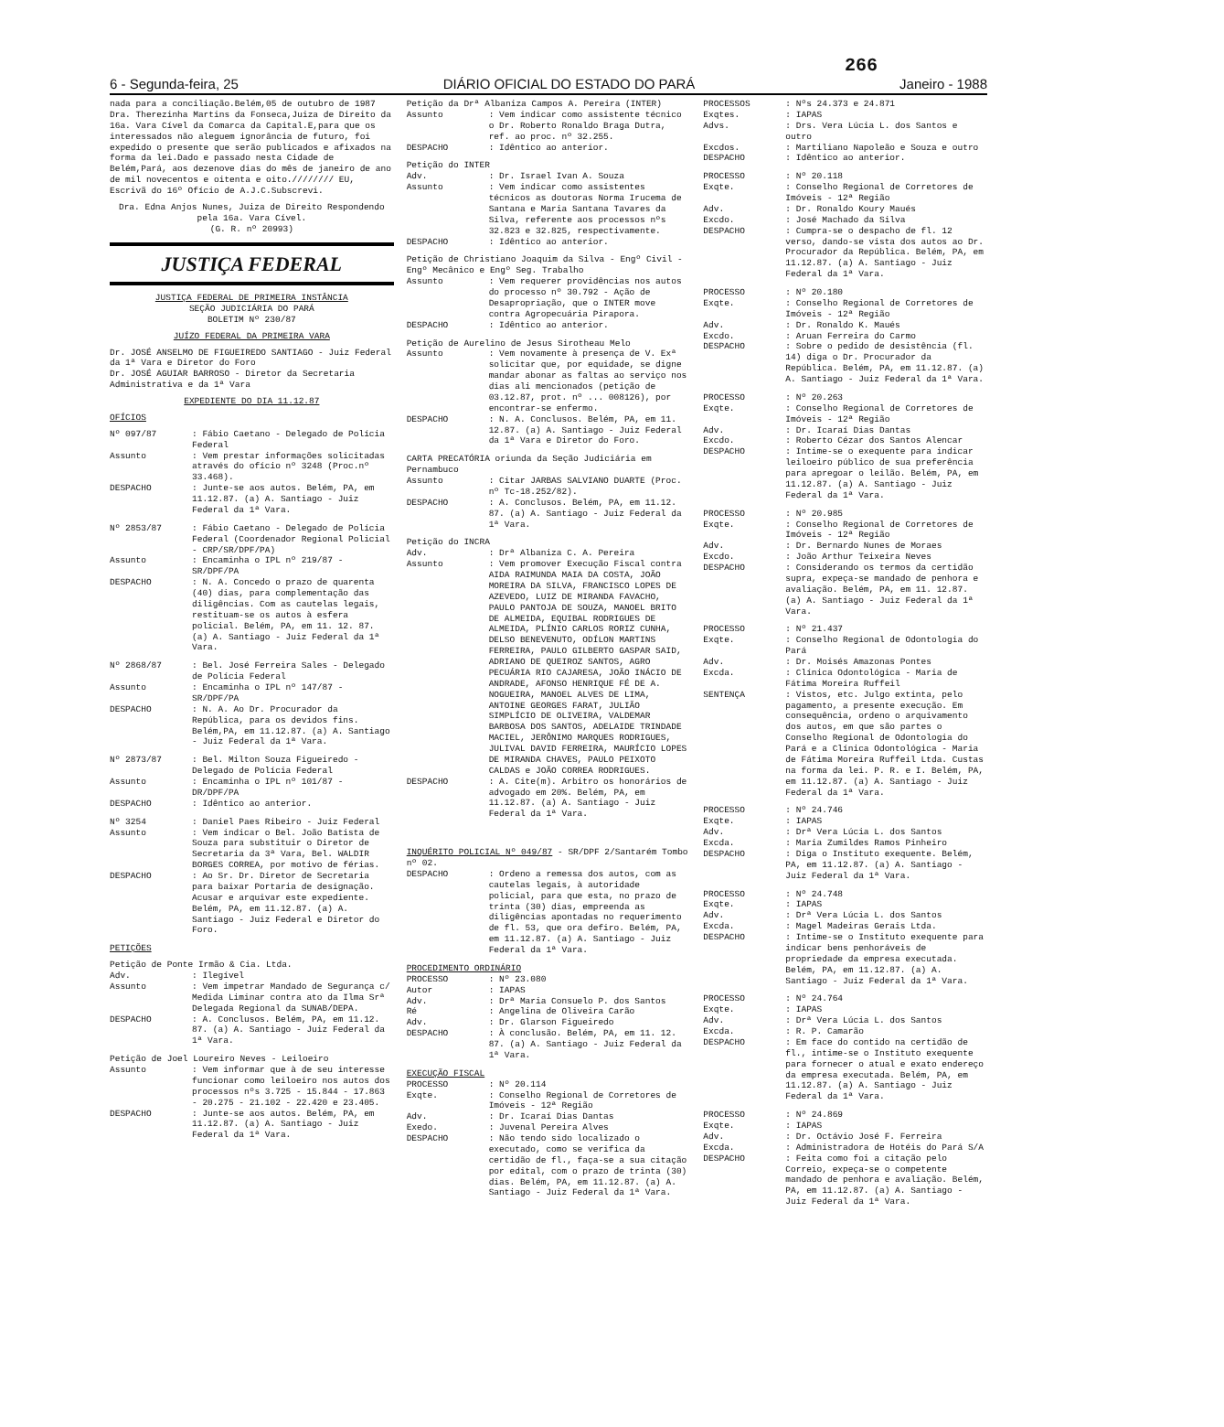266
6 - Segunda-feira, 25 DIÁRIO OFICIAL DO ESTADO DO PARÁ Janeiro - 1988
nada para a conciliação.Belém,05 de outubro de 1987 Dra. Therezinha Martins da Fonseca,Juiza de Direito da 16a. Vara Cível da Comarca da Capital.E,para que os interessados não aleguem ignorância de futuro, foi expedido o presente que serão publicados e afixados na forma da lei.Dado e passado nesta Cidade de Belém,Pará, aos dezenove dias do mês de janeiro de ano de mil novecentos e oitenta e oito.//////// EU, Escrivã do 16º Ofício de A.J.C.Subscrevi.
Dra. Edna Anjos Nunes, Juiza de Direito Respondendo pela 16a. Vara Cível.
(G. R. nº 20993)
JUSTIÇA FEDERAL
JUSTIÇA FEDERAL DE PRIMEIRA INSTÂNCIA
SEÇÃO JUDICIÁRIA DO PARÁ
BOLETIM Nº 230/87
JUÍZO FEDERAL DA PRIMEIRA VARA
Dr. JOSÉ ANSELMO DE FIGUEIREDO SANTIAGO - Juiz Federal da 1ª Vara e Diretor do Foro
Dr. JOSÉ AGUIAR BARROSO - Diretor da Secretaria Administrativa e da 1ª Vara
EXPEDIENTE DO DIA 11.12.87
OFÍCIOS
Nº 097/87: Fábio Caetano - Delegado de Polícia Federal
Assunto: Vem prestar informações solicitadas através do ofício nº 3248 (Proc.nº 33.468).
DESPACHO: Junte-se aos autos. Belém, PA, em 11.12.87. (a) A. Santiago - Juiz Federal da 1ª Vara.
Nº 2853/87: Fábio Caetano - Delegado de Polícia Federal (Coordenador Regional Policial - CRP/SR/DPF/PA)
Assunto: Encaminha o IPL nº 219/87 - SR/DPF/PA
DESPACHO: N. A. Concedo o prazo de quarenta (40) dias, para complementação das diligências. Com as cautelas legais, restituam-se os autos à esfera policial. Belém, PA, em 11. 12. 87. (a) A. Santiago - Juiz Federal da 1ª Vara.
Nº 2868/87: Bel. José Ferreira Sales - Delegado de Polícia Federal
Assunto: Encaminha o IPL nº 147/87 - SR/DPF/PA
DESPACHO: N. A. Ao Dr. Procurador da República, para os devidos fins. Belém,PA, em 11.12.87. (a) A. Santiago - Juiz Federal da 1ª Vara.
Nº 2873/87: Bel. Milton Souza Figueiredo - Delegado de Polícia Federal
Assunto: Encaminha o IPL nº 101/87 - DR/DPF/PA
DESPACHO: Idêntico ao anterior.
Nº 3254: Daniel Paes Ribeiro - Juiz Federal
Assunto: Vem indicar o Bel. João Batista de Souza para substituir o Diretor de Secretaria da 3ª Vara, Bel. WALDIR BORGES CORREA, por motivo de férias.
DESPACHO: Ao Sr. Dr. Diretor de Secretaria para baixar Portaria de designação. Acusar e arquivar este expediente. Belém, PA, em 11.12.87. (a) A. Santiago - Juiz Federal e Diretor do Foro.
PETIÇÕES
Petição de Ponte Irmão & Cia. Ltda.
Adv.: Ilegível
Assunto: Vem impetrar Mandado de Segurança c/ Medida Liminar contra ato da Ilma Srª Delegada Regional da SUNAB/DEPA.
DESPACHO: A. Conclusos. Belém, PA, em 11.12. 87. (a) A. Santiago - Juiz Federal da 1ª Vara.
Petição de Joel Loureiro Neves - Leiloeiro
Assunto: Vem informar que à de seu interesse funcionar como leiloeiro nos autos dos processos nºs 3.725 - 15.844 - 17.863 - 20.275 - 21.102 - 22.420 e 23.405.
DESPACHO: Junte-se aos autos. Belém, PA, em 11.12.87. (a) A. Santiago - Juiz Federal da 1ª Vara.
Petição da Drª Albaniza Campos A. Pereira (INTER)
Assunto: Vem indicar como assistente técnico o Dr. Roberto Ronaldo Braga Dutra, ref. ao proc. nº 32.255.
DESPACHO: Idêntico ao anterior.
Petição do INTER
Adv.: Dr. Israel Ivan A. Souza
Assunto: Vem indicar como assistentes técnicos as doutoras Norma Irucema de Santana e Maria Santana Tavares da Silva, referente aos processos nºs 32.823 e 32.825, respectivamente.
DESPACHO: Idêntico ao anterior.
Petição de Christiano Joaquim da Silva - Engº Civil - Engº Mecânico e Engº Seg. Trabalho
Assunto: Vem requerer providências nos autos do processo nº 30.792 - Ação de Desapropriação, que o INTER move contra Agropecuária Pirapora.
DESPACHO: Idêntico ao anterior.
Petição de Aurelino de Jesus Sirotheau Melo
Assunto: Vem novamente à presença de V. Exª solicitar que, por equidade, se digne mandar abonar as faltas ao serviço nos dias ali mencionados (petição de 03.12.87, prot. nº ... 008126), por encontrar-se enfermo.
DESPACHO: N. A. Conclusos. Belém, PA, em 11. 12.87. (a) A. Santiago - Juiz Federal da 1ª Vara e Diretor do Foro.
CARTA PRECATÓRIA oriunda da Seção Judiciária em Pernambuco
Assunto: Citar JARBAS SALVIANO DUARTE (Proc. nº Tc-18.252/82).
DESPACHO: A. Conclusos. Belém, PA, em 11.12. 87. (a) A. Santiago - Juiz Federal da 1ª Vara.
Petição do INCRA
Adv.: Drª Albaniza C. A. Pereira
Assunto: Vem promover Execução Fiscal contra AIDA RAIMUNDA MAIA DA COSTA, JOÃO MOREIRA DA SILVA, FRANCISCO LOPES DE AZEVEDO, LUIZ DE MIRANDA FAVACHO, PAULO PANTOJA DE SOUZA, MANOEL BRITO DE ALMEIDA, EQUIBAL RODRIGUES DE ALMEIDA, PLÍNIO CARLOS RORIZ CUNHA, DELSO BENEVENUTO, ODÍLON MARTINS FERREIRA, PAULO GILBERTO GASPAR SAID, ADRIANO DE QUEIROZ SANTOS, AGRO PECUÁRIA RIO CAJARESA, JOÃO INÁCIO DE ANDRADE, AFONSO HENRIQUE FÉ DE A. NOGUEIRA, MANOEL ALVES DE LIMA, ANTOINE GEORGES FARAT, JULIÃO SIMPLÍCIO DE OLIVEIRA, VALDEMAR BARBOSA DOS SANTOS, ADELAIDE TRINDADE MACIEL, JERÔNIMO MARQUES RODRIGUES, JULIVAL DAVID FERREIRA, MAURÍCIO LOPES DE MIRANDA CHAVES, PAULO PEIXOTO CALDAS e JOÃO CORREA RODRIGUES.
DESPACHO: A. Cite(m). Arbitro os honorários de advogado em 20%. Belém, PA, em 11.12.87. (a) A. Santiago - Juiz Federal da 1ª Vara.
INQUÉRITO POLICIAL Nº 049/87 - SR/DPF 2/Santarém Tombo nº 02.
DESPACHO: Ordeno a remessa dos autos, com as cautelas legais, à autoridade policial, para que esta, no prazo de trinta (30) dias, empreenda as diligências apontadas no requerimento de fl. 53, que ora defiro. Belém, PA, em 11.12.87. (a) A. Santiago - Juiz Federal da 1ª Vara.
PROCEDIMENTO ORDINÁRIO
PROCESSO: Nº 23.080
Autor: IAPAS
Adv.: Drª Maria Consuelo P. dos Santos
Ré: Angelina de Oliveira Carão
Adv.: Dr. Glarson Figueiredo
DESPACHO: À conclusão. Belém, PA, em 11. 12. 87. (a) A. Santiago - Juiz Federal da 1ª Vara.
EXECUÇÃO FISCAL
PROCESSO: Nº 20.114
Exqte.: Conselho Regional de Corretores de Imóveis - 12ª Região
Adv.: Dr. Icaraí Dias Dantas
Exedo.: Juvenal Pereira Alves
DESPACHO: Não tendo sido localizado o executado, como se verifica da certidão de fl., faça-se a sua citação por edital, com o prazo de trinta (30) dias. Belém, PA, em 11.12.87. (a) A. Santiago - Juiz Federal da 1ª Vara.
PROCESSOS: Nºs 24.373 e 24.871
Exqtes.: IAPAS
Advs.: Drs. Vera Lúcia L. dos Santos e outro
Excdos.: Martiliano Napoleão e Souza e outro
DESPACHO: Idêntico ao anterior.
PROCESSO: Nº 20.118
Exqte.: Conselho Regional de Corretores de Imóveis - 12ª Região
Adv.: Dr. Ronaldo Koury Maués
Excdo.: José Machado da Silva
DESPACHO: Cumpra-se o despacho de fl. 12 verso, dando-se vista dos autos ao Dr. Procurador da República. Belém, PA, em 11.12.87. (a) A. Santiago - Juiz Federal da 1ª Vara.
PROCESSO: Nº 20.180
Exqte.: Conselho Regional de Corretores de Imóveis - 12ª Região
Adv.: Dr. Ronaldo K. Maués
Excdo.: Aruan Ferreira do Carmo
DESPACHO: Sobre o pedido de desistência (fl. 14) diga o Dr. Procurador da República. Belém, PA, em 11.12.87. (a) A. Santiago - Juiz Federal da 1ª Vara.
PROCESSO: Nº 20.263
Exqte.: Conselho Regional de Corretores de Imóveis - 12ª Região
Adv.: Dr. Icaraí Dias Dantas
Excdo.: Roberto Cézar dos Santos Alencar
DESPACHO: Intime-se o exequente para indicar leiloeiro público de sua preferência para apregoar o leilão. Belém, PA, em 11.12.87. (a) A. Santiago - Juiz Federal da 1ª Vara.
PROCESSO: Nº 20.985
Exqte.: Conselho Regional de Corretores de Imóveis - 12ª Região
Adv.: Dr. Bernardo Nunes de Moraes
Excdo.: João Arthur Teixeira Neves
DESPACHO: Considerando os termos da certidão supra, expeça-se mandado de penhora e avaliação. Belém, PA, em 11. 12.87. (a) A. Santiago - Juiz Federal da 1ª Vara.
PROCESSO: Nº 21.437
Exqte.: Conselho Regional de Odontologia do Pará
Adv.: Dr. Moisés Amazonas Pontes
Excda.: Clínica Odontológica - Maria de Fátima Moreira Ruffeil
SENTENÇA: Vistos, etc. Julgo extinta, pelo pagamento, a presente execução. Em consequência, ordeno o arquivamento dos autos, em que são partes o Conselho Regional de Odontologia do Pará e a Clínica Odontológica - Maria de Fátima Moreira Ruffeil Ltda. Custas na forma da lei. P. R. e I. Belém, PA, em 11.12.87. (a) A. Santiago - Juiz Federal da 1ª Vara.
PROCESSO: Nº 24.746
Exqte.: IAPAS
Adv.: Drª Vera Lúcia L. dos Santos
Excda.: Maria Zumildes Ramos Pinheiro
DESPACHO: Diga o Instituto exequente. Belém, PA, em 11.12.87. (a) A. Santiago - Juiz Federal da 1ª Vara.
PROCESSO: Nº 24.748
Exqte.: IAPAS
Adv.: Drª Vera Lúcia L. dos Santos
Excda.: Magel Madeiras Gerais Ltda.
DESPACHO: Intime-se o Instituto exequente para indicar bens penhoráveis de propriedade da empresa executada. Belém, PA, em 11.12.87. (a) A. Santiago - Juiz Federal da 1ª Vara.
PROCESSO: Nº 24.764
Exqte.: IAPAS
Adv.: Drª Vera Lúcia L. dos Santos
Excda.: R. P. Camarão
DESPACHO: Em face do contido na certidão de fl., intime-se o Instituto exequente para fornecer o atual e exato endereço da empresa executada. Belém, PA, em 11.12.87. (a) A. Santiago - Juiz Federal da 1ª Vara.
PROCESSO: Nº 24.869
Exqte.: IAPAS
Adv.: Dr. Octávio José F. Ferreira
Excda.: Administradora de Hotéis do Pará S/A
DESPACHO: Feita como foi a citação pelo Correio, expeça-se o competente mandado de penhora e avaliação. Belém, PA, em 11.12.87. (a) A. Santiago - Juiz Federal da 1ª Vara.